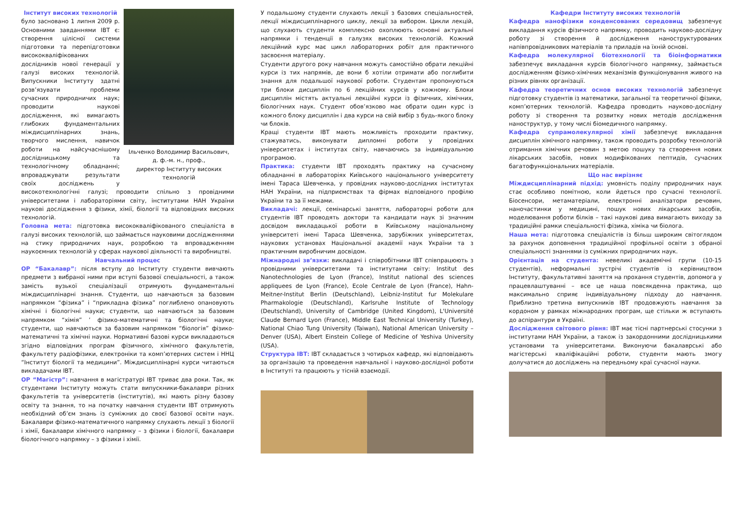Ільченко Володимир Васильович,
д. ф.-м. н., проф.,
директор Інституту високих технологій
Інститут високих технологій
було засновано 1 липня 2009 р. Основними завданнями ІВТ є: створення цілісної системи підготовки та перепідготовки висококваліфікованих дослідників нової генерації у галузі високих технологій. Випускники Інституту здатні розв’язувати проблеми сучасних природничих наук; проводити наукові дослідження, які вимагають глибоких фундаментальних міждисциплінарних знань, творчого мислення, навичок роботи на найсучаснішому дослідницькому та технологічному обладнанні; впроваджувати результати своїх досліджень у високотехнологічні галузі; проводити спільно з провідними університетами і лабораторіями світу, інститутами НАН України наукові дослідження з фізики, хімії, біології та відповідних високих технологій.
Головна мета: підготовка висококваліфікованого спеціаліста в галузі високих технологій, що займається науковими дослідженнями на стику природничих наук, розробкою та впровадженням наукоємних технологій у сферах наукової діяльності та виробництві.
Навчальний процес
ОР “Бакалавр”: після вступу до Інституту студенти вивчають предмети з вибраної ними при вступі базової спеціальності, а також замість вузької спеціалізації отримують фундаментальні міждисциплінарні знання. Студенти, що навчаються за базовим напрямком “фізика” і “прикладна фізика” поглиблено опановують хімічні і біологічні науки; студенти, що навчаються за базовим напрямком “хімія” ’ фізико-математичні та біологічні науки; студенти, що навчаються за базовим напрямком “біологія” фізико-математичні та хімічні науки. Нормативні базові курси викладаються згідно відповідних програм фізичного, хімічного факультетів, факультету радіофізики, електроніки та комп’ютерних систем і ННЦ “Інститут біології та медицини”. Міждисциплінарні курси читаються викладачами ІВТ.
ОР “Магістр”: навчання в магістратурі ІВТ триває два роки. Так, як студентами Інституту можуть стати випускники-бакалаври різних факультетів та університетів (інститутів), які мають різну базову освіту та знання, то на початку навчання студенти ІВТ отримують необхідний об’єм знань із суміжних до своєї базової освіти наук. Бакалаври фізико-математичного напрямку слухають лекції з біології і хімії, бакалаври хімічного напрямку – з фізики і біології, бакалаври біологічного напрямку – з фізики і хімії.
У подальшому студенти слухають лекції з базових спеціальностей, лекції міждисциплінарного циклу, лекції за вибором. Цикли лекцій, що слухають студенти комплексно охоплюють основні актуальні напрямки і тенденції в галузях високих технологій. Кожний лекційний курс має цикл лабораторних робіт для практичного засвоєння матеріалу.
Студенти другого року навчання можуть самостійно обрати лекційні курси із тих напрямів, де вони б хотіли отримати або поглибити знання для подальшої наукової роботи. Студентам пропонуються три блоки дисциплін по 6 лекційних курсів у кожному. Блоки дисциплін містять актуальні лекційні курси із фізичних, хімічних, біологічних наук. Студент обов’язково має обрати один курс із кожного блоку дисциплін і два курси на свій вибір з будь-якого блоку чи блоків.
Кращі студенти ІВТ мають можливість проходити практику, стажуватись, виконувати дипломні роботи у провідних університетах і інститутах світу, навчаючись за індивідуальною програмою.
Практика: студенти ІВТ проходять практику на сучасному обладнанні в лабораторіях Київського національного університету імені Тараса Шевченка, у провідних науково-дослідних інститутах НАН України, на підприємствах та фірмах відповідного профілю України та за її межами.
Викладачі: лекції, семінарські заняття, лабораторні роботи для студентів ІВТ проводять доктори та кандидати наук зі значним досвідом викладацької роботи в Київському національному університеті імені Тараса Шевченка, зарубіжних університетах, наукових установах Національної академії наук України та з практичним виробничим досвідом.
Міжнародні зв’язки: викладачі і співробітники ІВТ співпрацюють з провідними університетами та інститутами світу: Institut des Nanotechnologies de Lyon (France), Institut national des sciences appliquees de Lyon (France), Ecole Centrale de Lyon (France), Hahn-Meitner-Institut Berlin (Deutschland), Leibniz-Institut fur Molekulare Pharmakologie (Deutschland), Karlsruhe Institute of Technology (Deutschland), University of Cambridge (United Kingdom), L'Université Claude Bernard Lyon (France), Middle East Technical University (Turkey), National Chiao Tung University (Taiwan), National American University – Denver (USA), Albert Einstein College of Medicine of Yeshiva University (USA).
Структура ІВТ: ІВТ складається з чотирьох кафедр, які відповідають за організацію та проведення навчальної і науково-дослідної роботи в Інституті та працюють у тісній взаємодії.
Кафедри Інституту високих технологій
Кафедра нанофізики конденсованих середовищ забезпечує викладання курсів фізичного напрямку, проводить науково-дослідну роботу зі створення й дослідження наноструктурованих напівпровідникових матеріалів та приладів на їхній основі.
Кафедра молекулярної біотехнології та біоінформатики забезпечує викладання курсів біологічного напрямку, займається дослідженням фізико-хімічних механізмів функціонування живого на різних рівнях організації.
Кафедра теоретичних основ високих технологій забезпечує підготовку студентів із математики, загальної та теоретичної фізики, комп’ютерних технологій. Кафедра проводить науково-дослідну роботу зі створення та розвитку нових методів дослідження наноструктур, у тому числі біомедичного напрямку.
Кафедра супрамолекулярної хімії забезпечує викладання дисциплін хімічного напрямку, також проводить розробку технологій отримання хімічних речовин з метою пошуку та створення нових лікарських засобів, нових модифікованих пептидів, сучасних багатофункціональних матеріалів.
Що нас вирізняє
Міждисциплінарний підхід: умовність поділу природничих наук стає особливо помітною, коли йдеться про сучасні технології. Біосенсори, метаматеріали, електронні аналізатори речовин, наночастинки у медицині, пошук нових лікарських засобів, моделювання роботи білків – такі наукові дива вимагають виходу за традиційні рамки спеціальності фізика, хіміка чи біолога.
Наша мета: підготовка спеціалістів із більш широким світоглядом за рахунок доповнення традиційної профільної освіти з обраної спеціальності знаннями із суміжних природничих наук.
Орієнтація на студента: невеликі академічні групи (10-15 студентів), неформальні зустрічі студентів із керівництвом Інституту, факультативні заняття на прохання студентів, допомога у працевлаштуванні – все це наша повсякденна практика, що максимально сприяє індивідуальному підходу до навчання. Приблизно третина випускників ІВТ продовжують навчання за кордоном у рамках міжнародних програм, ще стільки ж вступають до аспірантури в Україні.
Дослідження світового рівня: ІВТ має тісні партнерські стосунки з інститутами НАН України, а також із закордонними дослідницькими установами та університетами. Виконуючи бакалаврські або магістерські кваліфікаційні роботи, студенти мають змогу долучатися до досліджень на передньому краї сучасної науки.